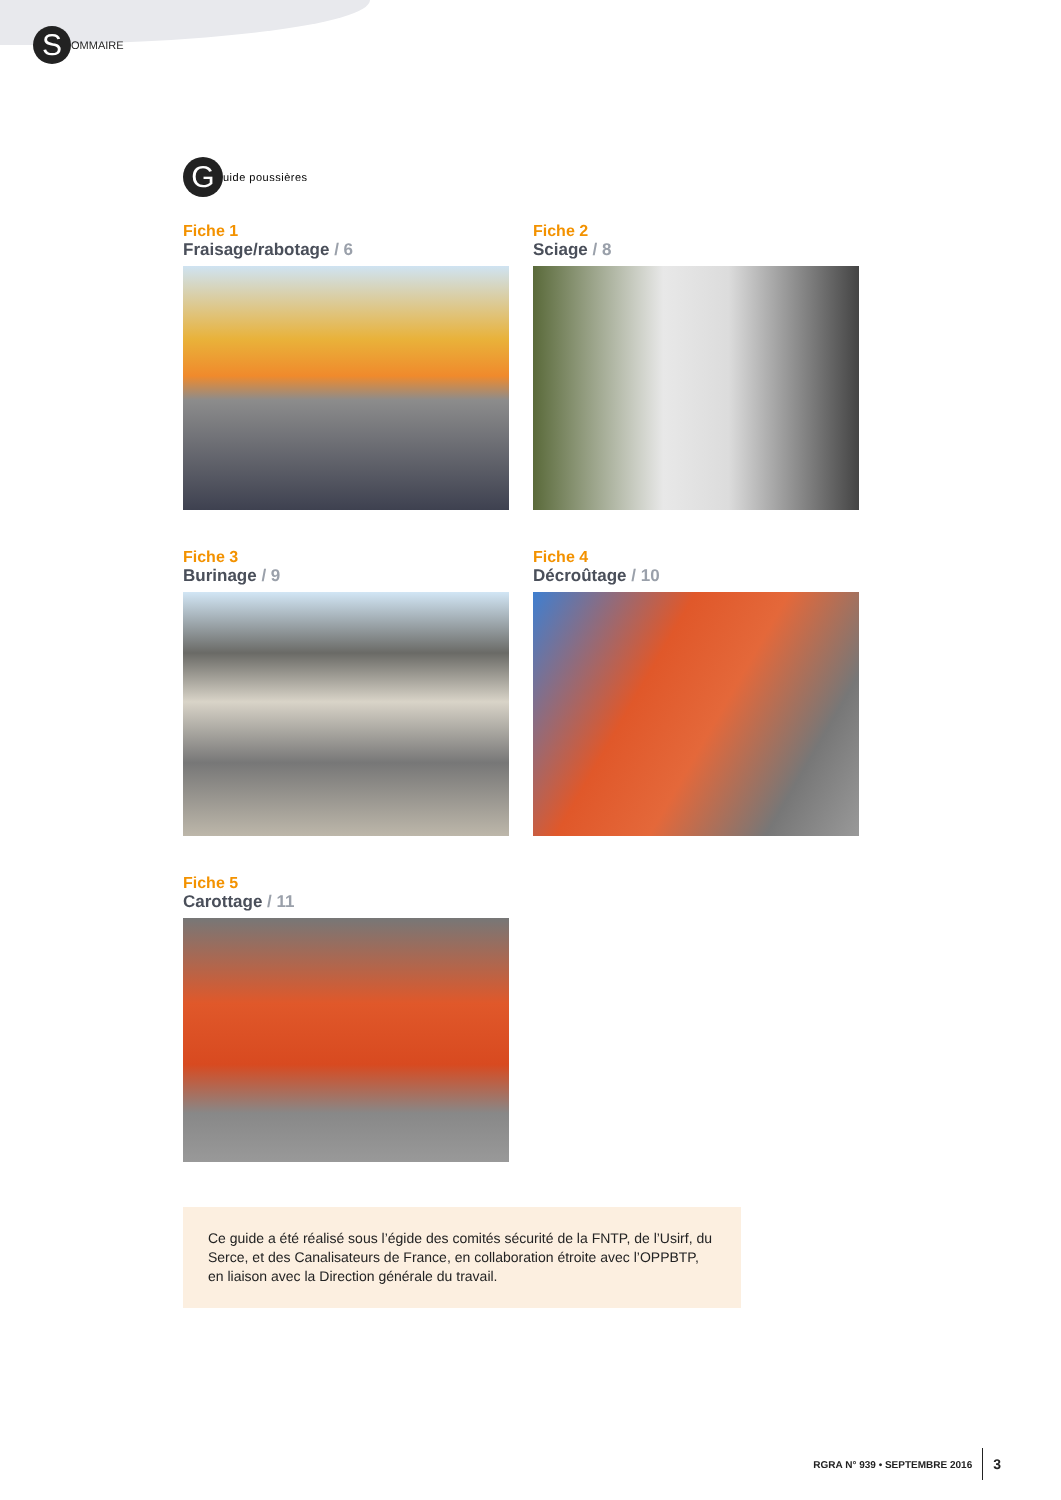S
OMMAIRE
G
uide poussières
Fiche 1
Fraisage/rabotage / 6
Fiche 2
Sciage / 8
Fiche 3
Burinage / 9
Fiche 4
Décroûtage / 10
Fiche 5
Carottage / 11
Ce guide a été réalisé sous l’égide des comités sécurité de la FNTP, de l’Usirf, du Serce, et des Canalisateurs de France, en collaboration étroite avec l’OPPBTP, en liaison avec la Direction générale du travail.
RGRA N° 939 • SEPTEMBRE 2016 3